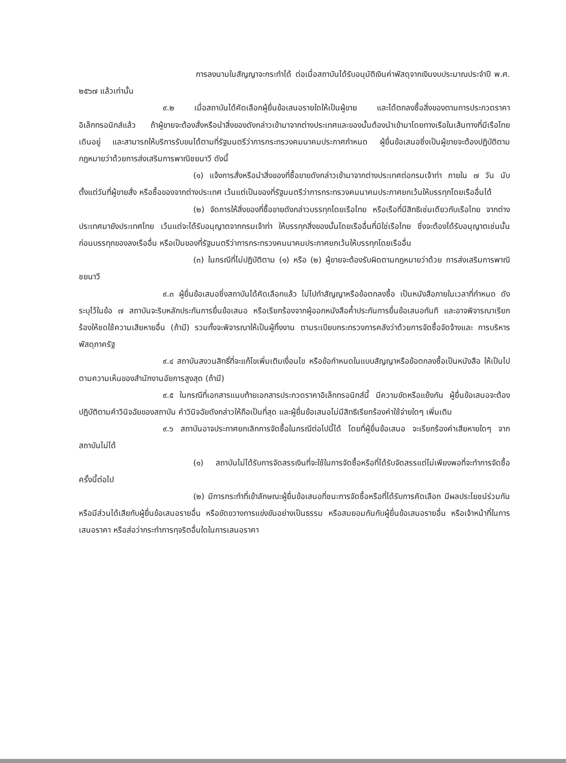การลงนามในสัญญาจะกระทำได้ ต่อเมื่อสถาบันได้รับอนุมัติเงินค่าพัสดุจากเงินงบประมาณประจำปี พ.ศ. ๒๕๖๗ แล้วเท่านั้น
๙.๒ เมื่อสถาบันได้คัดเลือกผู้ยื่นข้อเสนอรายใดให้เป็นผู้ขาย และได้ตกลงซื้อสิ่งของตามการประกวดราคาอิเล็กทรอนิกส์แล้ว ถ้าผู้ขายจะต้องสั่งหรือนำสิ่งของดังกล่าวเข้ามาจากต่างประเทศและของนั้นต้องนำเข้ามาโดยทางเรือในเส้นทางที่มีเรือไทยเดินอยู่ และสามารถให้บริการรับขนได้ตามที่รัฐมนตรีว่าการกระทรวงคมนาคมประกาศกำหนด ผู้ยื่นข้อเสนอซึ่งเป็นผู้ขายจะต้องปฏิบัติตามกฎหมายว่าด้วยการส่งเสริมการพาณิชยนาวี ดังนี้
(๑) แจ้งการสั่งหรือนำสิ่งของที่ซื้อขายดังกล่าวเข้ามาจากต่างประเทศต่อกรมเจ้าท่า ภายใน ๗ วัน นับตั้งแต่วันที่ผู้ขายสั่ง หรือซื้อของจากต่างประเทศ เว้นแต่เป็นของที่รัฐมนตรีว่าการกระทรวงคมนาคมประกาศยกเว้นให้บรรทุกโดยเรืออื่นได้
(๒) จัดการให้สิ่งของที่ซื้อขายดังกล่าวบรรทุกโดยเรือไทย หรือเรือที่มีสิทธิเช่นเดียวกับเรือไทย จากต่างประเทศมายังประเทศไทย เว้นแต่จะได้รับอนุญาตจากกรมเจ้าท่า ให้บรรทุกสิ่งของนั้นโดยเรืออื่นที่มิใช่เรือไทย ซึ่งจะต้องได้รับอนุญาตเช่นนั้นก่อนบรรทุกของลงเรืออื่น หรือเป็นของที่รัฐมนตรีว่าการกระทรวงคมนาคมประกาศยกเว้นให้บรรทุกโดยเรืออื่น
(๓) ในกรณีที่ไม่ปฏิบัติตาม (๑) หรือ (๒) ผู้ขายจะต้องรับผิดตามกฎหมายว่าด้วย การส่งเสริมการพาณิชยนาวี
๙.๓ ผู้ยื่นข้อเสนอซึ่งสถาบันได้คัดเลือกแล้ว ไม่ไปทำสัญญาหรือข้อตกลงซื้อ เป็นหนังสือภายในเวลาที่กำหนด ดังระบุไว้ในข้อ ๗ สถาบันจะริบหลักประกันการยื่นข้อเสนอ หรือเรียกร้องจากผู้ออกหนังสือค้ำประกันการยื่นข้อเสนอทันที และอาจพิจารณาเรียกร้องให้ชดใช้ความเสียหายอื่น (ถ้ามี) รวมทั้งจะพิจารณาให้เป็นผู้ทิ้งงาน ตามระเบียบกระทรวงการคลังว่าด้วยการจัดซื้อจัดจ้างและ การบริหารพัสดุภาครัฐ
๙.๔ สถาบันสงวนสิทธิ์ที่จะแก้ไขเพิ่มเติมเงื่อนไข หรือข้อกำหนดในแบบสัญญาหรือข้อตกลงซื้อเป็นหนังสือ ให้เป็นไปตามความเห็นของสำนักงานอัยการสูงสุด (ถ้ามี)
๙.๕ ในกรณีที่เอกสารแนบท้ายเอกสารประกวดราคาอิเล็กทรอนิกส์นี้ มีความขัดหรือแย้งกัน ผู้ยื่นข้อเสนอจะต้องปฏิบัติตามคำวินิจฉัยของสถาบัน คำวินิจฉัยดังกล่าวให้ถือเป็นที่สุด และผู้ยื่นข้อเสนอไม่มีสิทธิเรียกร้องค่าใช้จ่ายใดๆ เพิ่มเติม
๙.๖ สถาบันอาจประกาศยกเลิกการจัดซื้อในกรณีต่อไปนี้ได้ โดยที่ผู้ยื่นข้อเสนอ จะเรียกร้องค่าเสียหายใดๆ จากสถาบันไม่ได้
(๑) สถาบันไม่ได้รับการจัดสรรเงินที่จะใช้ในการจัดซื้อหรือที่ได้รับจัดสรรแต่ไม่เพียงพอที่จะทำการจัดซื้อครั้งนี้ต่อไป
(๒) มีการกระทำที่เข้าลักษณะผู้ยื่นข้อเสนอที่ชนะการจัดซื้อหรือที่ได้รับการคัดเลือก มีผลประโยชน์ร่วมกัน หรือมีส่วนได้เสียกับผู้ยื่นข้อเสนอรายอื่น หรือขัดขวางการแข่งขันอย่างเป็นธรรม หรือสมยอมกันกับผู้ยื่นข้อเสนอรายอื่น หรือเจ้าหน้าที่ในการเสนอราคา หรือส่อว่ากระทำการทุจริตอื่นใดในการเสนอราคา